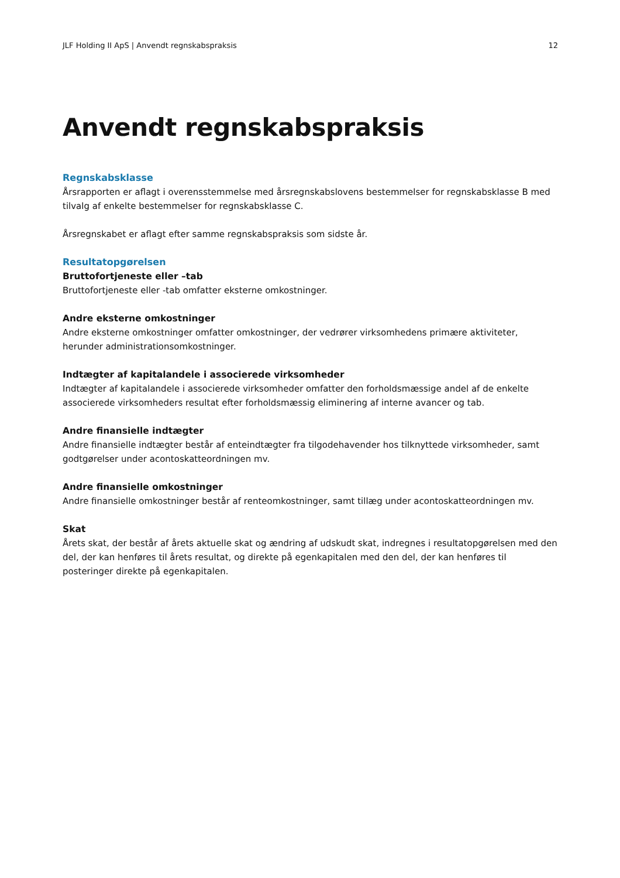JLF Holding II ApS | Anvendt regnskabspraksis 12
Anvendt regnskabspraksis
Regnskabsklasse
Årsrapporten er aflagt i overensstemmelse med årsregnskabslovens bestemmelser for regnskabsklasse B med tilvalg af enkelte bestemmelser for regnskabsklasse C.
Årsregnskabet er aflagt efter samme regnskabspraksis som sidste år.
Resultatopgørelsen
Bruttofortjeneste eller –tab
Bruttofortjeneste eller -tab omfatter eksterne omkostninger.
Andre eksterne omkostninger
Andre eksterne omkostninger omfatter omkostninger, der vedrører virksomhedens primære aktiviteter, herunder administrationsomkostninger.
Indtægter af kapitalandele i associerede virksomheder
Indtægter af kapitalandele i associerede virksomheder omfatter den forholdsmæssige andel af de enkelte associerede virksomheders resultat efter forholdsmæssig eliminering af interne avancer og tab.
Andre finansielle indtægter
Andre finansielle indtægter består af enteindtægter fra tilgodehavender hos tilknyttede virksomheder, samt godtgørelser under acontoskatteordningen mv.
Andre finansielle omkostninger
Andre finansielle omkostninger består af renteomkostninger, samt tillæg under acontoskatteordningen mv.
Skat
Årets skat, der består af årets aktuelle skat og ændring af udskudt skat, indregnes i resultatopgørelsen med den del, der kan henføres til årets resultat, og direkte på egenkapitalen med den del, der kan henføres til posteringer direkte på egenkapitalen.